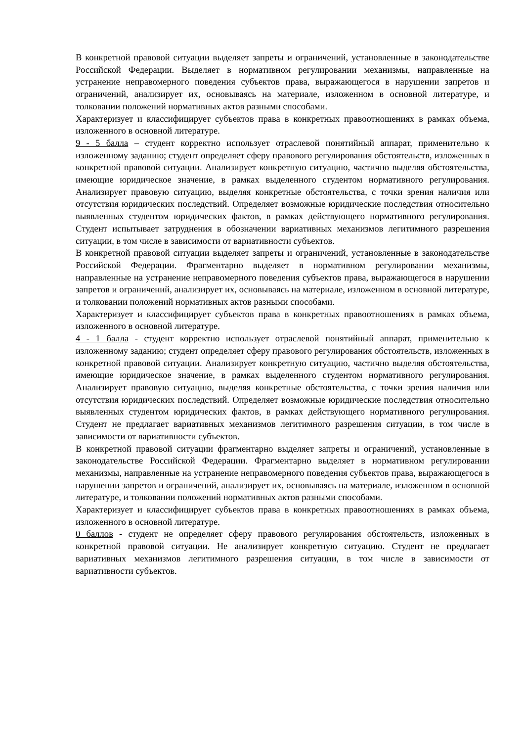В конкретной правовой ситуации выделяет запреты и ограничений, установленные в законодательстве Российской Федерации. Выделяет в нормативном регулировании механизмы, направленные на устранение неправомерного поведения субъектов права, выражающегося в нарушении запретов и ограничений, анализирует их, основываясь на материале, изложенном в основной литературе, и толковании положений нормативных актов разными способами.
Характеризует и классифицирует субъектов права в конкретных правоотношениях в рамках объема, изложенного в основной литературе.
9 - 5 балла – студент корректно использует отраслевой понятийный аппарат, применительно к изложенному заданию; студент определяет сферу правового регулирования обстоятельств, изложенных в конкретной правовой ситуации. Анализирует конкретную ситуацию, частично выделяя обстоятельства, имеющие юридическое значение, в рамках выделенного студентом нормативного регулирования. Анализирует правовую ситуацию, выделяя конкретные обстоятельства, с точки зрения наличия или отсутствия юридических последствий. Определяет возможные юридические последствия относительно выявленных студентом юридических фактов, в рамках действующего нормативного регулирования. Студент испытывает затруднения в обозначении вариативных механизмов легитимного разрешения ситуации, в том числе в зависимости от вариативности субъектов.
В конкретной правовой ситуации выделяет запреты и ограничений, установленные в законодательстве Российской Федерации. Фрагментарно выделяет в нормативном регулировании механизмы, направленные на устранение неправомерного поведения субъектов права, выражающегося в нарушении запретов и ограничений, анализирует их, основываясь на материале, изложенном в основной литературе, и толковании положений нормативных актов разными способами.
Характеризует и классифицирует субъектов права в конкретных правоотношениях в рамках объема, изложенного в основной литературе.
4 - 1 балла - студент корректно использует отраслевой понятийный аппарат, применительно к изложенному заданию; студент определяет сферу правового регулирования обстоятельств, изложенных в конкретной правовой ситуации. Анализирует конкретную ситуацию, частично выделяя обстоятельства, имеющие юридическое значение, в рамках выделенного студентом нормативного регулирования. Анализирует правовую ситуацию, выделяя конкретные обстоятельства, с точки зрения наличия или отсутствия юридических последствий. Определяет возможные юридические последствия относительно выявленных студентом юридических фактов, в рамках действующего нормативного регулирования. Студент не предлагает вариативных механизмов легитимного разрешения ситуации, в том числе в зависимости от вариативности субъектов.
В конкретной правовой ситуации фрагментарно выделяет запреты и ограничений, установленные в законодательстве Российской Федерации. Фрагментарно выделяет в нормативном регулировании механизмы, направленные на устранение неправомерного поведения субъектов права, выражающегося в нарушении запретов и ограничений, анализирует их, основываясь на материале, изложенном в основной литературе, и толковании положений нормативных актов разными способами.
Характеризует и классифицирует субъектов права в конкретных правоотношениях в рамках объема, изложенного в основной литературе.
0 баллов - студент не определяет сферу правового регулирования обстоятельств, изложенных в конкретной правовой ситуации. Не анализирует конкретную ситуацию. Студент не предлагает вариативных механизмов легитимного разрешения ситуации, в том числе в зависимости от вариативности субъектов.